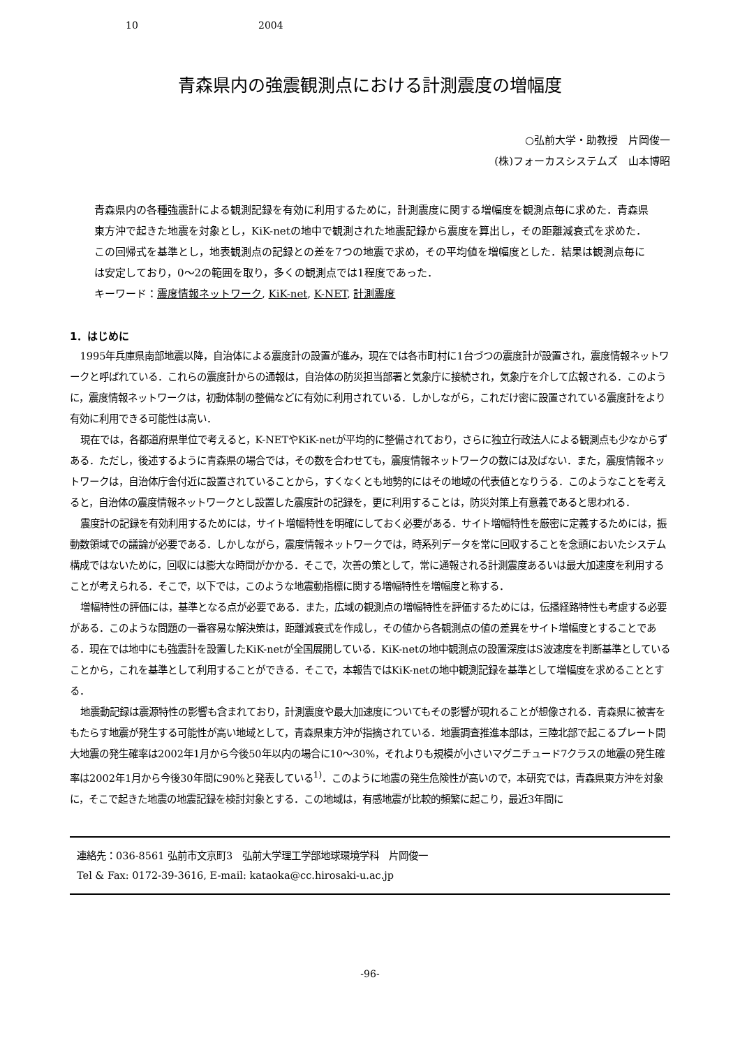10 2004
青森県内の強震観測点における計測震度の増幅度
○弘前大学・助教授　片岡俊一
(株)フォーカスシステムズ　山本博昭
青森県内の各種強震計による観測記録を有効に利用するために，計測震度に関する増幅度を観測点毎に求めた．青森県東方沖で起きた地震を対象とし，KiK-netの地中で観測された地震記録から震度を算出し，その距離減衰式を求めた．この回帰式を基準とし，地表観測点の記録との差を7つの地震で求め，その平均値を増幅度とした．結果は観測点毎には安定しており，0～2の範囲を取り，多くの観測点では1程度であった．
キーワード：震度情報ネットワーク, KiK-net, K-NET, 計測震度
1．はじめに
1995年兵庫県南部地震以降，自治体による震度計の設置が進み，現在では各市町村に1台づつの震度計が設置され，震度情報ネットワークと呼ばれている．これらの震度計からの通報は，自治体の防災担当部署と気象庁に接続され，気象庁を介して広報される．このように，震度情報ネットワークは，初動体制の整備などに有効に利用されている．しかしながら，これだけ密に設置されている震度計をより有効に利用できる可能性は高い．
現在では，各都道府県単位で考えると，K-NETやKiK-netが平均的に整備されており，さらに独立行政法人による観測点も少なからずある．ただし，後述するように青森県の場合では，その数を合わせても，震度情報ネットワークの数には及ばない．また，震度情報ネットワークは，自治体庁舎付近に設置されていることから，すくなくとも地勢的にはその地域の代表値となりうる．このようなことを考えると，自治体の震度情報ネットワークとし設置した震度計の記録を，更に利用することは，防災対策上有意義であると思われる．
震度計の記録を有効利用するためには，サイト増幅特性を明確にしておく必要がある．サイト増幅特性を厳密に定義するためには，振動数領域での議論が必要である．しかしながら，震度情報ネットワークでは，時系列データを常に回収することを念頭においたシステム構成ではないために，回収には膨大な時間がかかる．そこで，次善の策として，常に通報される計測震度あるいは最大加速度を利用することが考えられる．そこで，以下では，このような地震動指標に関する増幅特性を増幅度と称する．
増幅特性の評価には，基準となる点が必要である．また，広域の観測点の増幅特性を評価するためには，伝播経路特性も考慮する必要がある．このような問題の一番容易な解決策は，距離減衰式を作成し，その値から各観測点の値の差異をサイト増幅度とすることである．現在では地中にも強震計を設置したKiK-netが全国展開している．KiK-netの地中観測点の設置深度はS波速度を判断基準としていることから，これを基準として利用することができる．そこで，本報告ではKiK-netの地中観測記録を基準として増幅度を求めることとする．
地震動記録は震源特性の影響も含まれており，計測震度や最大加速度についてもその影響が現れることが想像される．青森県に被害をもたらす地震が発生する可能性が高い地域として，青森県東方沖が指摘されている．地震調査推進本部は，三陸北部で起こるプレート間大地震の発生確率は2002年1月から今後50年以内の場合に10～30%，それよりも規模が小さいマグニチュード7クラスの地震の発生確率は2002年1月から今後30年間に90%と発表している<sup>1)</sup>．このように地震の発生危険性が高いので，本研究では，青森県東方沖を対象に，そこで起きた地震の地震記録を検討対象とする．この地域は，有感地震が比較的頻繁に起こり，最近3年間に
連絡先：036-8561 弘前市文京町3　弘前大学理工学部地球環境学科　片岡俊一
Tel & Fax: 0172-39-3616, E-mail: kataoka@cc.hirosaki-u.ac.jp
-96-